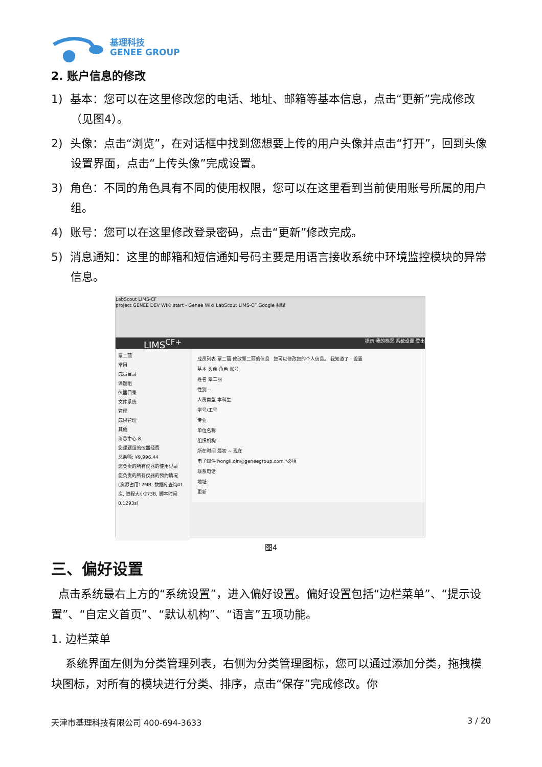基理科技
GENEE GROUP
2. 账户信息的修改
1) 基本：您可以在这里修改您的电话、地址、邮箱等基本信息，点击“更新”完成修改（见图4）。
2) 头像：点击“浏览”，在对话框中找到您想要上传的用户头像并点击“打开”，回到头像设置界面，点击“上传头像”完成设置。
3) 角色：不同的角色具有不同的使用权限，您可以在这里看到当前使用账号所属的用户组。
4) 账号：您可以在这里修改登录密码，点击“更新”修改完成。
5) 消息通知：这里的邮箱和短信通知号码主要是用语言接收系统中环境监控模块的异常信息。
LabScout LIMS-CF
project GENEE DEV WIKI start - Genee Wiki LabScout LIMS-CF Google 翻译
LIMS<sup>CF+</sup> 提示 我的档案 系统设置 登出
覃二丽
常用
成员目录
课题组
仪器目录
文件系统
管理
成果管理
其他
消息中心 8
您课题组的仪器经费
总余额: ¥9,996.44
您负责的所有仪器的使用记录
您负责的所有仪器的预约情况
(资源占用12MB, 数据库查询41次, 进程大小273B, 脚本时间0.1293s)
成员列表 覃二丽 修改覃二丽的信息 您可以修改您的个人信息。 我知道了 · 设置
基本 头像 角色 账号
姓名 覃二丽
性别 --
人员类型 本科生
学号/工号
专业
单位名称
组织机构 --
所在时间 最初 ~ 现在
电子邮件 hongli.qin@geneegroup.com *必填
联系电话
地址
更新
图4
三、偏好设置
点击系统最右上方的“系统设置”，进入偏好设置。偏好设置包括“边栏菜单”、“提示设置”、“自定义首页”、“默认机构”、“语言”五项功能。
1. 边栏菜单
系统界面左侧为分类管理列表，右侧为分类管理图标，您可以通过添加分类，拖拽模块图标，对所有的模块进行分类、排序，点击“保存”完成修改。你
天津市基理科技有限公司 400-694-3633 3 / 20